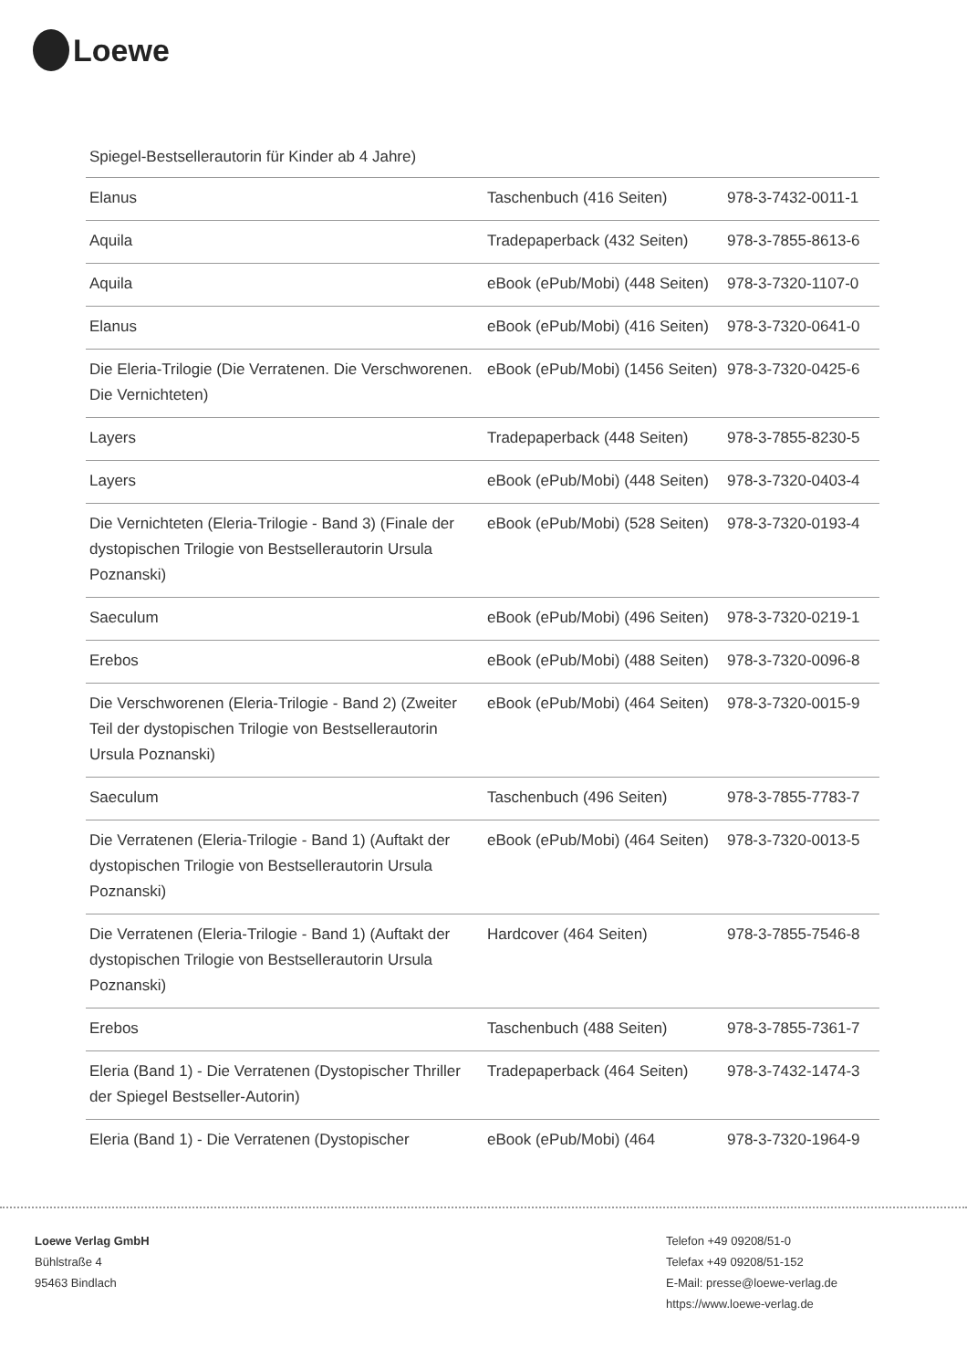Loewe
Spiegel-Bestsellerautorin für Kinder ab 4 Jahre)
| Elanus | Taschenbuch (416 Seiten) | 978-3-7432-0011-1 |
| Aquila | Tradepaperback (432 Seiten) | 978-3-7855-8613-6 |
| Aquila | eBook (ePub/Mobi) (448 Seiten) | 978-3-7320-1107-0 |
| Elanus | eBook (ePub/Mobi) (416 Seiten) | 978-3-7320-0641-0 |
| Die Eleria-Trilogie (Die Verratenen. Die Verschworenen. Die Vernichteten) | eBook (ePub/Mobi) (1456 Seiten) | 978-3-7320-0425-6 |
| Layers | Tradepaperback (448 Seiten) | 978-3-7855-8230-5 |
| Layers | eBook (ePub/Mobi) (448 Seiten) | 978-3-7320-0403-4 |
| Die Vernichteten (Eleria-Trilogie - Band 3) (Finale der dystopischen Trilogie von Bestsellerautorin Ursula Poznanski) | eBook (ePub/Mobi) (528 Seiten) | 978-3-7320-0193-4 |
| Saeculum | eBook (ePub/Mobi) (496 Seiten) | 978-3-7320-0219-1 |
| Erebos | eBook (ePub/Mobi) (488 Seiten) | 978-3-7320-0096-8 |
| Die Verschworenen (Eleria-Trilogie - Band 2) (Zweiter Teil der dystopischen Trilogie von Bestsellerautorin Ursula Poznanski) | eBook (ePub/Mobi) (464 Seiten) | 978-3-7320-0015-9 |
| Saeculum | Taschenbuch (496 Seiten) | 978-3-7855-7783-7 |
| Die Verratenen (Eleria-Trilogie - Band 1) (Auftakt der dystopischen Trilogie von Bestsellerautorin Ursula Poznanski) | eBook (ePub/Mobi) (464 Seiten) | 978-3-7320-0013-5 |
| Die Verratenen (Eleria-Trilogie - Band 1) (Auftakt der dystopischen Trilogie von Bestsellerautorin Ursula Poznanski) | Hardcover (464 Seiten) | 978-3-7855-7546-8 |
| Erebos | Taschenbuch (488 Seiten) | 978-3-7855-7361-7 |
| Eleria (Band 1) - Die Verratenen (Dystopischer Thriller der Spiegel Bestseller-Autorin) | Tradepaperback (464 Seiten) | 978-3-7432-1474-3 |
| Eleria (Band 1) - Die Verratenen (Dystopischer | eBook (ePub/Mobi) (464 | 978-3-7320-1964-9 |
Loewe Verlag GmbH
Bühlstraße 4
95463 Bindlach
Telefon +49 09208/51-0
Telefax +49 09208/51-152
E-Mail: presse@loewe-verlag.de
https://www.loewe-verlag.de